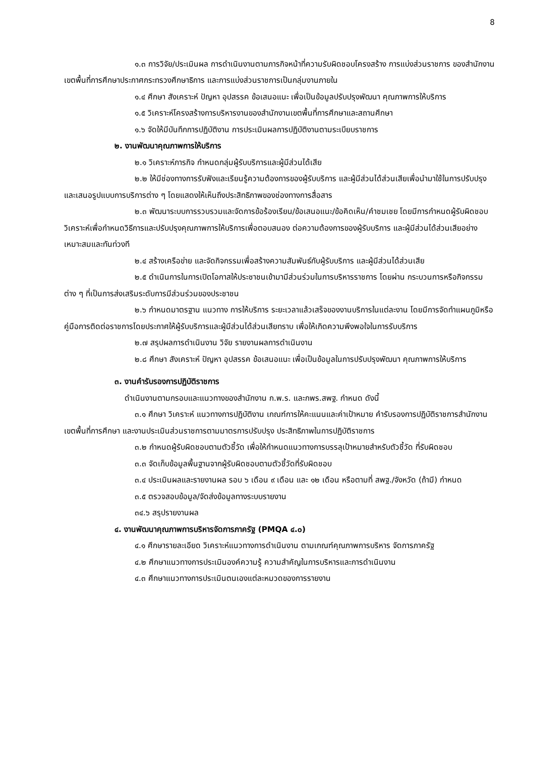8
๑.๓ การวิจัย/ประเมินผล การดำเนินงานตามภารกิจหน้าที่ความรับผิดชอบโครงสร้าง การแบ่งส่วนราชการ ของสำนักงานเขตพื้นที่การศึกษาประกาศกระทรวงศึกษาธิการ และการแบ่งส่วนราชการเป็นกลุ่มงานภายใน
๑.๔ ศึกษา สังเคราะห์ ปัญหา อุปสรรค ข้อเสนอแนะ เพื่อเป็นข้อมูลปรับปรุงพัฒนา คุณภาพการให้บริการ
๑.๕ วิเคราะห์โครงสร้างการบริหารงานของสำนักงานเขตพื้นที่การศึกษาและสถานศึกษา
๑.๖ จัดให้มีบันทึกการปฏิบัติงาน การประเมินผลการปฏิบัติงานตามระเบียบราชการ
๒. งานพัฒนาคุณภาพการให้บริการ
๒.๑ วิเคราะห์ภารกิจ กำหนดกลุ่มผู้รับบริการและผู้มีส่วนได้เสีย
๒.๒ ให้มีช่องทางการรับฟังและเรียนรู้ความต้องการของผู้รับบริการ และผู้มีส่วนได้ส่วนเสียเพื่อนำมาใช้ในการปรับปรุงและเสนอรูปแบบการบริการต่าง ๆ โดยแสดงให้เห็นถึงประสิทธิภาพของช่องทางการสื่อสาร
๒.๓ พัฒนาระบบการรวบรวมและจัดการข้อร้องเรียน/ข้อเสนอแนะ/ข้อคิดเห็น/คำชมเชย โดยมีการกำหนดผู้รับผิดชอบ วิเคราะห์เพื่อกำหนดวิธีการและปรับปรุงคุณภาพการให้บริการเพื่อตอบสนอง ต่อความต้องการของผู้รับบริการ และผู้มีส่วนได้ส่วนเสียอย่างเหมาะสมและทันท่วงที
๒.๔ สร้างเครือข่าย และจัดกิจกรรมเพื่อสร้างความสัมพันธ์กับผู้รับบริการ และผู้มีส่วนได้ส่วนเสีย
๒.๕ ดำเนินการในการเปิดโอกาสให้ประชาชนเข้ามามีส่วนร่วมในการบริหารราชการ โดยผ่าน กระบวนการหรือกิจกรรมต่าง ๆ ที่เป็นการส่งเสริมระดับการมีส่วนร่วมของประชาชน
๒.๖ กำหนดมาตรฐาน แนวทาง การให้บริการ ระยะเวลาแล้วเสร็จของงานบริการในแต่ละงาน โดยมีการจัดทำแผนภูมิหรือคู่มือการติดต่อราชการโดยประกาศให้ผู้รับบริการและผู้มีส่วนได้ส่วนเสียทราบ เพื่อให้เกิดความพึงพอใจในการรับบริการ
๒.๗ สรุปผลการดำเนินงาน วิจัย รายงานผลการดำเนินงาน
๒.๘ ศึกษา สังเคราะห์ ปัญหา อุปสรรค ข้อเสนอแนะ เพื่อเป็นข้อมูลในการปรับปรุงพัฒนา คุณภาพการให้บริการ
๓. งานคำรับรองการปฏิบัติราชการ
ดำเนินงานตามกรอบและแนวทางของสำนักงาน ก.พ.ร. และกพร.สพฐ. กำหนด ดังนี้
๓.๑ ศึกษา วิเคราะห์ แนวทางการปฏิบัติงาน เกณฑ์การให้คะแนนและค่าเป้าหมาย คำรับรองการปฏิบัติราชการสำนักงานเขตพื้นที่การศึกษา และงานประเมินส่วนราชการตามมาตรการปรับปรุง ประสิทธิภาพในการปฏิบัติราชการ
๓.๒ กำหนดผู้รับผิดชอบตามตัวชี้วัด เพื่อให้กำหนดแนวทางการบรรลุเป้าหมายสำหรับตัวชี้วัด ที่รับผิดชอบ
๓.๓ จัดเก็บข้อมูลพื้นฐานจากผู้รับผิดชอบตามตัวชี้วัดที่รับผิดชอบ
๓.๔ ประเมินผลและรายงานผล รอบ ๖ เดือน ๙ เดือน และ ๑๒ เดือน หรือตามที่ สพฐ./จังหวัด (ถ้ามี) กำหนด
๓.๕ ตรวจสอบข้อมูล/จัดส่งข้อมูลทางระบบรายงาน
๓๔.๖ สรุปรายงานผล
๔. งานพัฒนาคุณภาพการบริหารจัดการภาครัฐ (PMQA ๔.๐)
๔.๑ ศึกษารายละเอียด วิเคราะห์แนวทางการดำเนินงาน ตามเกณฑ์คุณภาพการบริหาร จัดการภาครัฐ
๔.๒ ศึกษาแนวทางการประเมินองค์ความรู้ ความสำคัญในการบริหารและการดำเนินงาน
๔.๓ ศึกษาแนวทางการประเมินตนเองแต่ละหมวดของการรายงาน